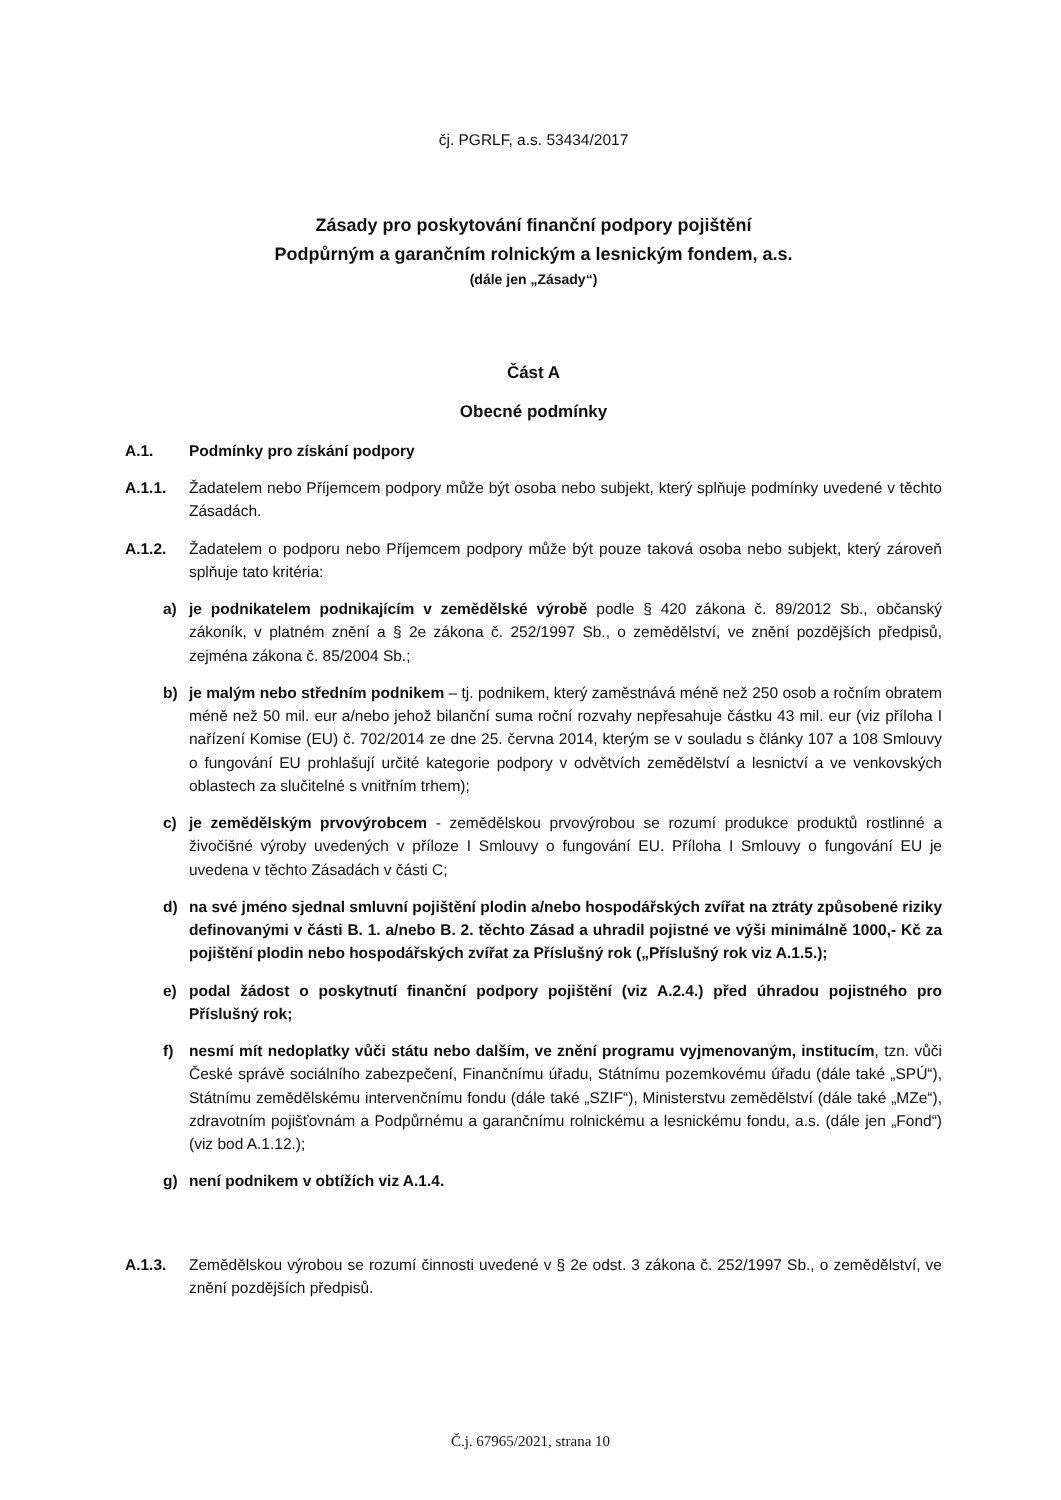čj. PGRLF, a.s. 53434/2017
Zásady pro poskytování finanční podpory pojištění
Podpůrným a garančním rolnickým a lesnickým fondem, a.s.
(dále jen „Zásady“)
Část A
Obecné podmínky
A.1. Podmínky pro získání podpory
A.1.1. Žadatelem nebo Příjemcem podpory může být osoba nebo subjekt, který splňuje podmínky uvedené v těchto Zásadách.
A.1.2. Žadatelem o podporu nebo Příjemcem podpory může být pouze taková osoba nebo subjekt, který zároveň splňuje tato kritéria:
a) je podnikatelem podnikajícím v zemědělské výrobě podle § 420 zákona č. 89/2012 Sb., občanský zákoník, v platném znění a § 2e zákona č. 252/1997 Sb., o zemědělství, ve znění pozdějších předpisů, zejména zákona č. 85/2004 Sb.;
b) je malým nebo středním podnikem – tj. podnikem, který zaměstnává méně než 250 osob a ročním obratem méně než 50 mil. eur a/nebo jehož bilanční suma roční rozvahy nepřesahuje částku 43 mil. eur (viz příloha I nařízení Komise (EU) č. 702/2014 ze dne 25. června 2014, kterým se v souladu s články 107 a 108 Smlouvy o fungování EU prohlašují určité kategorie podpory v odvětvích zemědělství a lesnictví a ve venkovských oblastech za slučitelné s vnitřním trhem);
c) je zemědělským prvovýrobcem - zemědělskou prvovýrobou se rozumí produkce produktů rostlinné a živočišné výroby uvedených v příloze I Smlouvy o fungování EU. Příloha I Smlouvy o fungování EU je uvedena v těchto Zásadách v části C;
d) na své jméno sjednal smluvní pojištění plodin a/nebo hospodářských zvířat na ztráty způsobené riziky definovanými v části B. 1. a/nebo B. 2. těchto Zásad a uhradil pojistné ve výši minimálně 1000,- Kč za pojištění plodin nebo hospodářských zvířat za Příslušný rok („Příslušný rok viz A.1.5.);
e) podal žádost o poskytnutí finanční podpory pojištění (viz A.2.4.) před úhradou pojistného pro Příslušný rok;
f) nesmí mít nedoplatky vůči státu nebo dalším, ve znění programu vyjmenovaným, institucím, tzn. vůči České správě sociálního zabezpečení, Finančnímu úřadu, Státnímu pozemkovému úřadu (dále také „SPÚ“), Státnímu zemědělskému intervenčnímu fondu (dále také „SZIF“), Ministerstvu zemědělství (dále také „MZe“), zdravotním pojišťovnám a Podpůrnému a garančnímu rolnickému a lesnickému fondu, a.s. (dále jen „Fond“) (viz bod A.1.12.);
g) není podnikem v obtížích viz A.1.4.
A.1.3. Zemědělskou výrobou se rozumí činnosti uvedené v § 2e odst. 3 zákona č. 252/1997 Sb., o zemědělství, ve znění pozdějších předpisů.
Č.j. 67965/2021, strana 10